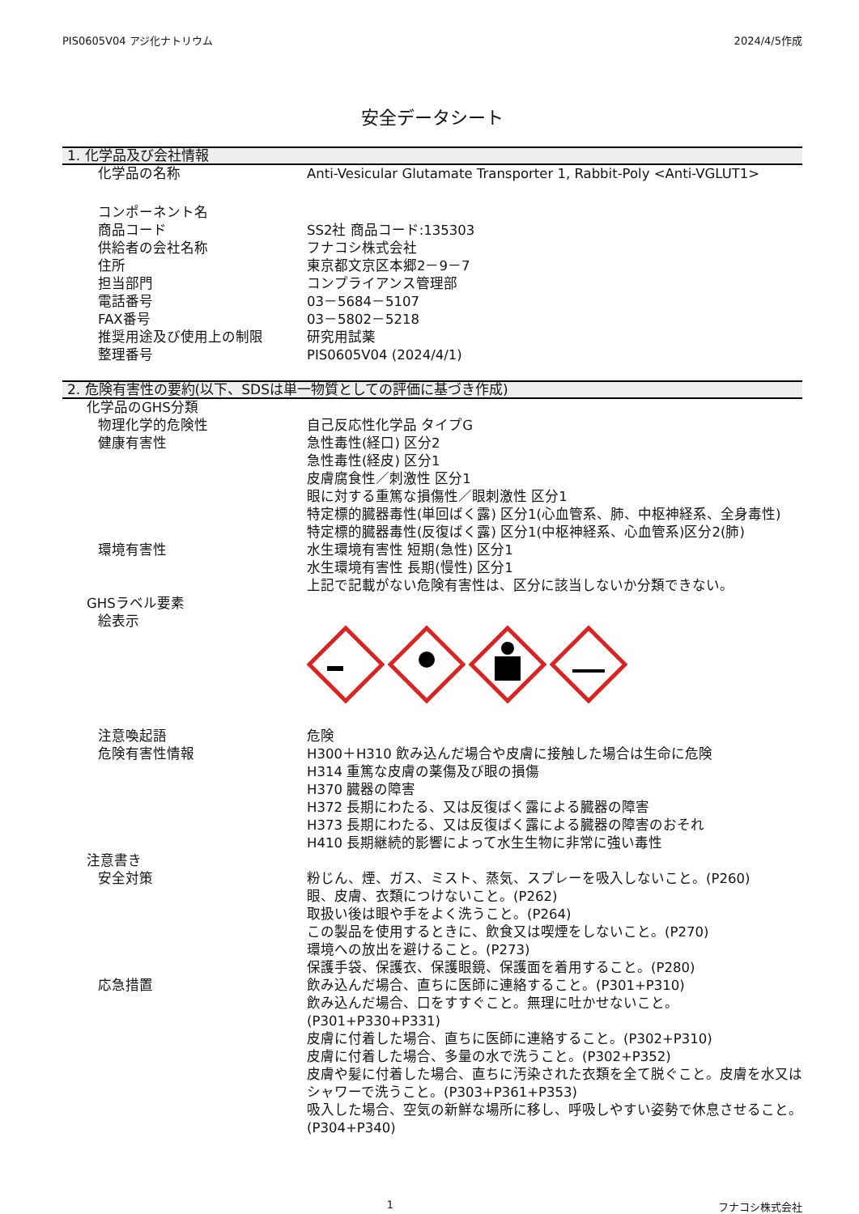PIS0605V04 アジ化ナトリウム 2024/4/5作成
安全データシート
1. 化学品及び会社情報
化学品の名称 Anti-Vesicular Glutamate Transporter 1, Rabbit-Poly <Anti-VGLUT1>
コンポーネント名
商品コード SS2社 商品コード:135303
供給者の会社名称 フナコシ株式会社
住所 東京都文京区本郷2－9－7
担当部門 コンプライアンス管理部
電話番号 03－5684－5107
FAX番号 03－5802－5218
推奨用途及び使用上の制限 研究用試薬
整理番号 PIS0605V04 (2024/4/1)
2. 危険有害性の要約(以下、SDSは単一物質としての評価に基づき作成)
化学品のGHS分類
物理化学的危険性 自己反応性化学品 タイプG
健康有害性 急性毒性(経口) 区分2
急性毒性(経皮) 区分1
皮膚腐食性／刺激性 区分1
眼に対する重篤な損傷性／眼刺激性 区分1
特定標的臓器毒性(単回ばく露) 区分1(心血管系、肺、中枢神経系、全身毒性)
特定標的臓器毒性(反復ばく露) 区分1(中枢神経系、心血管系)区分2(肺)
環境有害性 水生環境有害性 短期(急性) 区分1
水生環境有害性 長期(慢性) 区分1
上記で記載がない危険有害性は、区分に該当しないか分類できない。
GHSラベル要素
絵表示
注意喚起語 危険
危険有害性情報 H300＋H310 飲み込んだ場合や皮膚に接触した場合は生命に危険
H314 重篤な皮膚の薬傷及び眼の損傷
H370 臓器の障害
H372 長期にわたる、又は反復ばく露による臓器の障害
H373 長期にわたる、又は反復ばく露による臓器の障害のおそれ
H410 長期継続的影響によって水生生物に非常に強い毒性
注意書き
安全対策 粉じん、煙、ガス、ミスト、蒸気、スプレーを吸入しないこと。(P260)
眼、皮膚、衣類につけないこと。(P262)
取扱い後は眼や手をよく洗うこと。(P264)
この製品を使用するときに、飲食又は喫煙をしないこと。(P270)
環境への放出を避けること。(P273)
保護手袋、保護衣、保護眼鏡、保護面を着用すること。(P280)
応急措置 飲み込んだ場合、直ちに医師に連絡すること。(P301+P310)
飲み込んだ場合、口をすすぐこと。無理に吐かせないこと。(P301+P330+P331)
皮膚に付着した場合、直ちに医師に連絡すること。(P302+P310)
皮膚に付着した場合、多量の水で洗うこと。(P302+P352)
皮膚や髪に付着した場合、直ちに汚染された衣類を全て脱ぐこと。皮膚を水又はシャワーで洗うこと。(P303+P361+P353)
吸入した場合、空気の新鮮な場所に移し、呼吸しやすい姿勢で休息させること。(P304+P340)
1 フナコシ株式会社